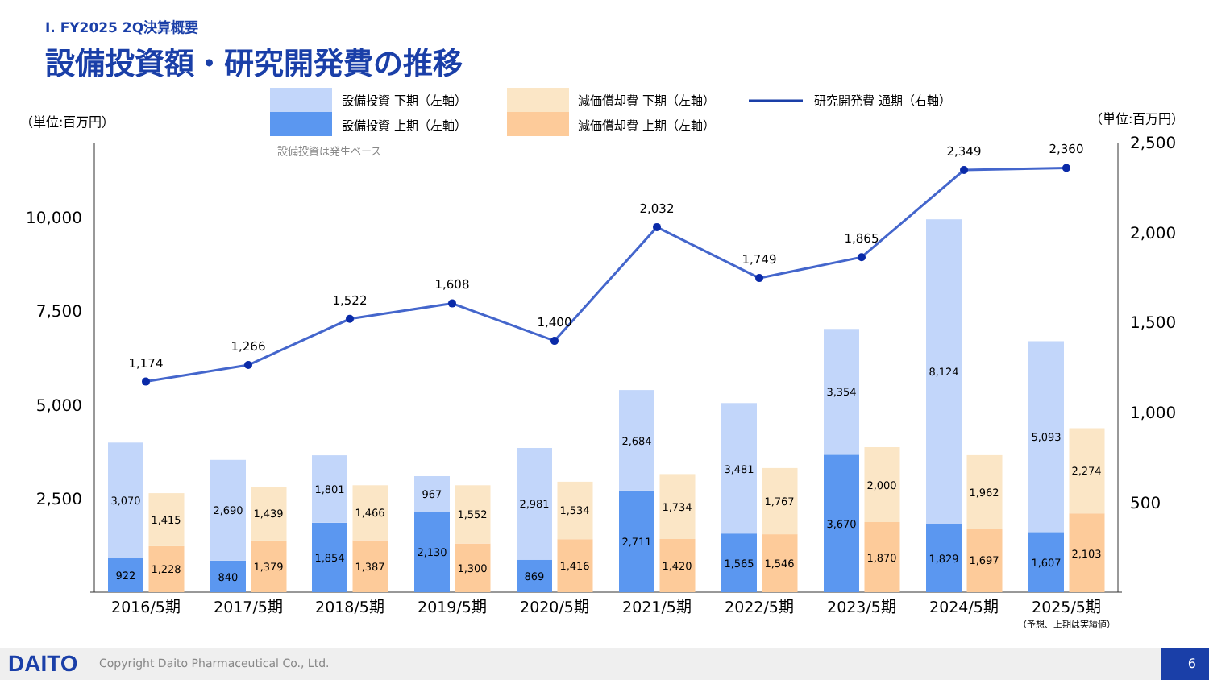Ⅰ. FY2025 2Q決算概要
設備投資額・研究開発費の推移
設備投資 下期（左軸）
設備投資 上期（左軸）
減価償却費 下期（左軸）
減価償却費 上期（左軸）
研究開発費 通期（右軸）
（単位:百万円）
（単位:百万円）
設備投資は発生ベース
10,000
7,500
5,000
2,500
2,500
2,000
1,500
1,000
500
3,070
922
1,415
1,228
2,690
840
1,439
1,379
1,801
1,854
1,466
1,387
967
2,130
1,552
1,300
2,981
869
1,534
1,416
2,684
2,711
1,734
1,420
3,481
1,565
1,767
1,546
3,354
3,670
2,000
1,870
8,124
1,829
1,962
1,697
5,093
1,607
2,274
2,103
1,174
1,266
1,522
1,608
1,400
2,032
1,749
1,865
2,349
2,360
2016/5期
2017/5期
2018/5期
2019/5期
2020/5期
2021/5期
2022/5期
2023/5期
2024/5期
2025/5期
（予想、上期は実績値）
DAITO
Copyright Daito Pharmaceutical Co., Ltd.
6